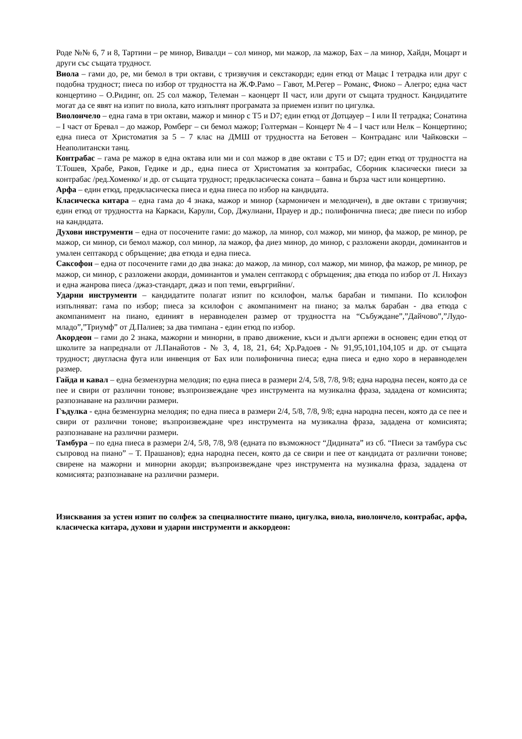Роде №№ 6, 7 и 8, Тартини – ре минор, Вивалди – сол минор, ми мажор, ла мажор, Бах – ла минор, Хайдн, Моцарт и други със същата трудност.
Виола – гами до, ре, ми бемол в три октави, с тризвучия и секстакорди; един етюд от Мацас I тетрадка или друг с подобна трудност; пиеса по избор от трудността на Ж.Ф.Рамо – Гавот, М.Регер – Романс, Фиоко – Алегро; една част концертино – О.Ридинг, оп. 25 сол мажор, Телеман – каонцерт II част, или други от същата трудност. Кандидатите могат да се явят на изпит по виола, като изпълнят програмата за приемен изпит по цигулка.
Виолончело – една гама в три октави, мажор и минор с Т5 и D7; един етюд от Дотцауер – I или II тетрадка; Сонатина – I част от Бревал – до мажор, Ромберг – си бемол мажор; Голтерман – Концерт № 4 – I част или Нелк – Концертино; една пиеса от Христоматия за 5 – 7 клас на ДМШ от трудността на Бетовен – Контраданс или Чайковски – Неаполитански танц.
Контрабас – гама ре мажор в една октава или ми и сол мажор в две октави с Т5 и D7; един етюд от трудността на Т.Тошев, Храбе, Раков, Гедике и др., една пиеса от Христоматия за контрабас, Сборник класически пиеси за контрабас /ред.Хоменко/ и др. от същата трудност; предкласическа соната – бавна и бърза част или концертино.
Арфа – един етюд, предкласическа пиеса и една пиеса по избор на кандидата.
Класическа китара – една гама до 4 знака, мажор и минор (хармоничен и мелодичен), в две октави с тризвучия; един етюд от трудността на Каркаси, Карули, Сор, Джулиани, Прауер и др.; полифонична пиеса; две пиеси по избор на кандидата.
Духови инструменти – една от посочените гами: до мажор, ла минор, сол мажор, ми минор, фа мажор, ре минор, ре мажор, си минор, си бемол мажор, сол минор, ла мажор, фа диез минор, до минор, с разложени акорди, доминантов и умален септакорд с обръщение; два етюда и една пиеса.
Саксофон – една от посочените гами до два знака: до мажор, ла минор, сол мажор, ми минор, фа мажор, ре минор, ре мажор, си минор, с разложени акорди, доминантов и умален септакорд с обръщения; два етюда по избор от Л. Нихауз и една жанрова пиеса /джаз-стандарт, джаз и поп теми, евъргрийни/.
Ударни инструменти – кандидатите полагат изпит по ксилофон, малък барабан и тимпани. По ксилофон изпълняват: гама по избор; пиеса за ксилофон с акомпанимент на пиано; за малък барабан - два етюда с акомпанимент на пиано, единият в неравноделен размер от трудността на “Събуждане”,”Дайчово”,”Лудо-младо”,”Триумф” от Д.Палиев; за два тимпана - един етюд по избор.
Акордеон – гами до 2 знака, мажорни и минорни, в право движение, къси и дълги арпежи в основен; един етюд от школите за напреднали от Л.Панайотов - № 3, 4, 18, 21, 64; Хр.Радоев - № 91,95,101,104,105 и др. от същата трудност; двугласна фуга или инвенция от Бах или полифонична пиеса; една пиеса и едно хоро в неравноделен размер.
Гайда и кавал – една безмензурна мелодия; по една пиеса в размери 2/4, 5/8, 7/8, 9/8; една народна песен, която да се пее и свири от различни тонове; възпроизвеждане чрез инструмента на музикална фраза, зададена от комисията; разпознаване на различни размери.
Гъдулка - една безмензурна мелодия; по една пиеса в размери 2/4, 5/8, 7/8, 9/8; една народна песен, която да се пее и свири от различни тонове; възпроизвеждане чрез инструмента на музикална фраза, зададена от комисията; разпознаване на различни размери.
Тамбура – по една пиеса в размери 2/4, 5/8, 7/8, 9/8 (едната по възможност “Дидината” из сб. “Пиеси за тамбура със съпровод на пиано” – Т. Прашанов); една народна песен, която да се свири и пее от кандидата от различни тонове; свирене на мажорни и минорни акорди; възпроизвеждане чрез инструмента на музикална фраза, зададена от комисията; разпознаване на различни размери.
Изисквания за устен изпит по солфеж за специалностите пиано, цигулка, виола, виолончело, контрабас, арфа, класическа китара, духови и ударни инструменти и аккордеон: